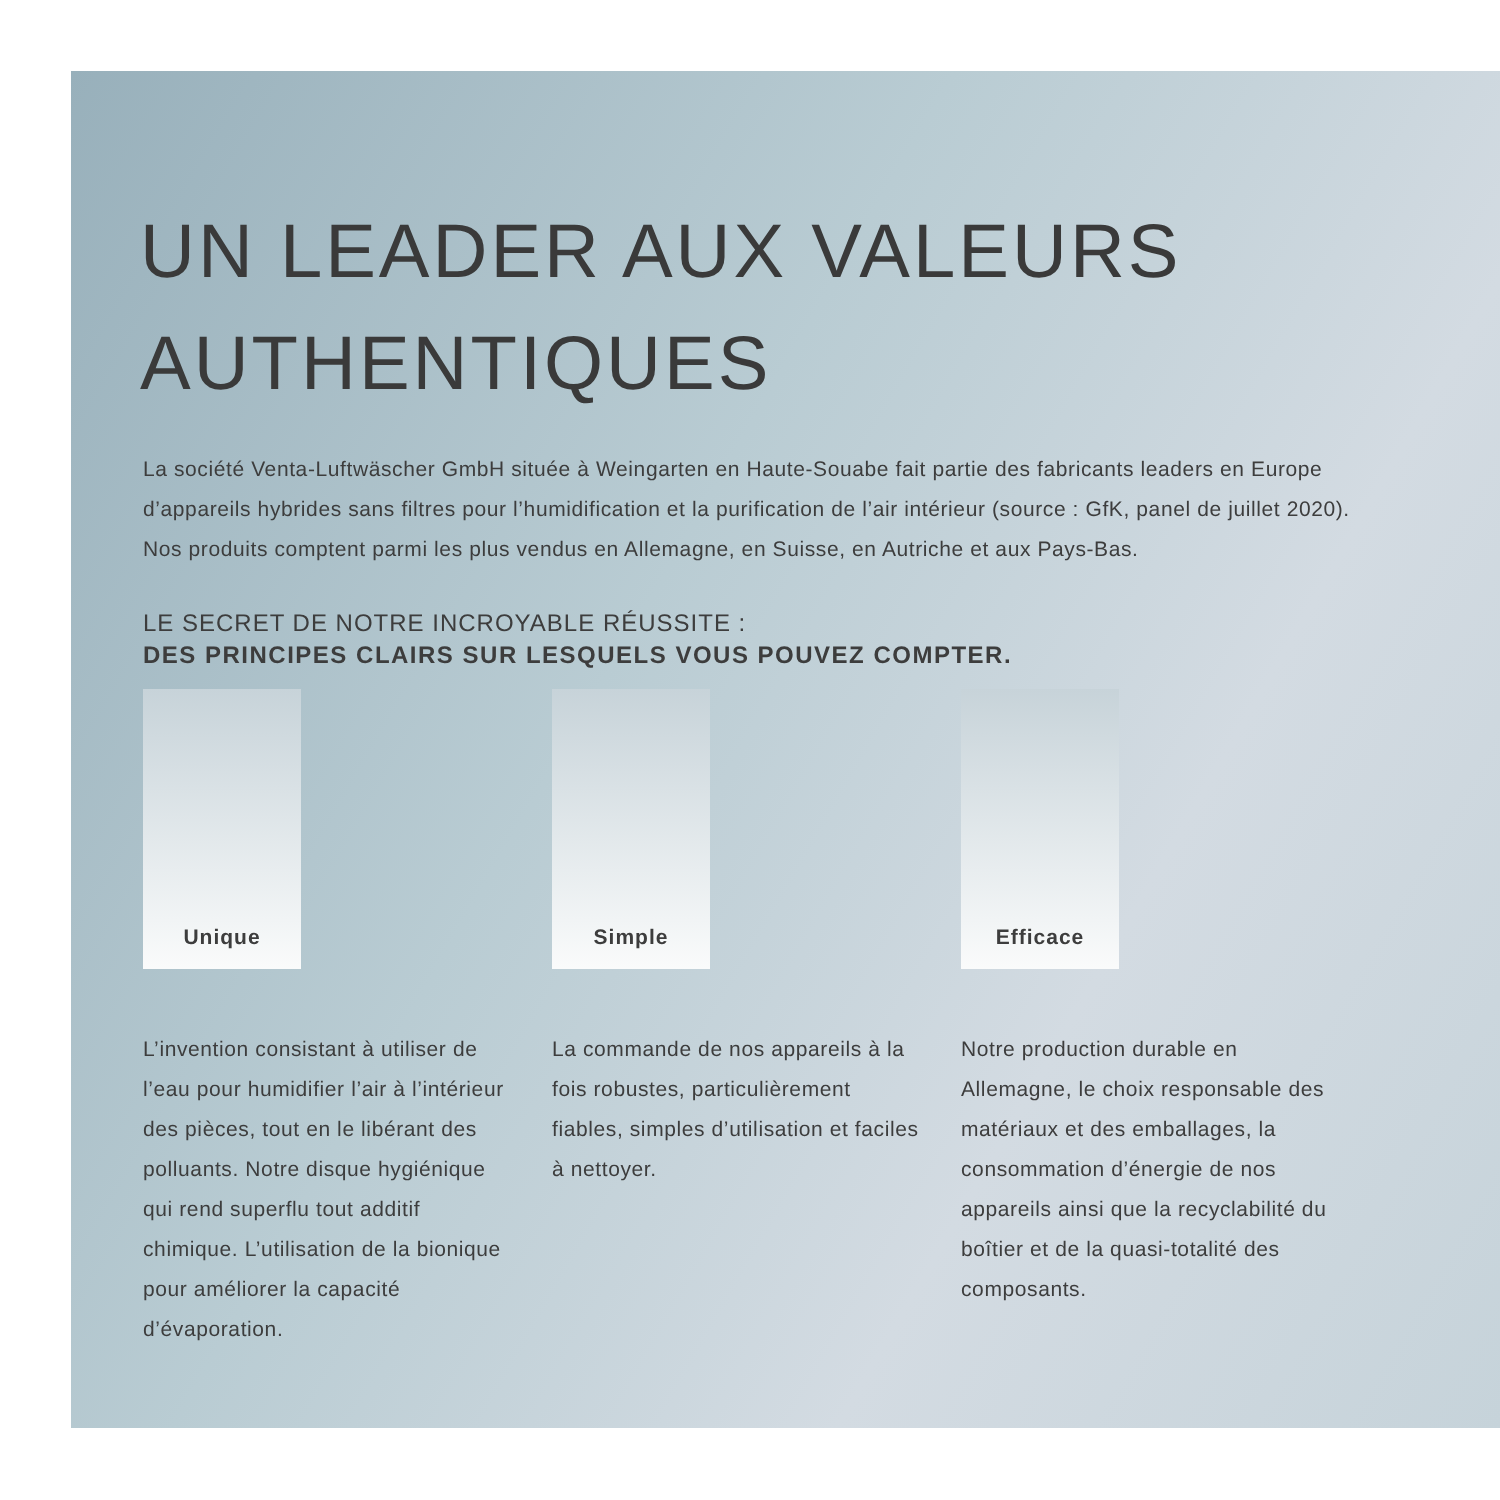UN LEADER AUX VALEURS AUTHENTIQUES
La société Venta-Luftwäscher GmbH située à Weingarten en Haute-Souabe fait partie des fabricants leaders en Europe d’appareils hybrides sans filtres pour l’humidification et la purification de l’air intérieur (source : GfK, panel de juillet 2020). Nos produits comptent parmi les plus vendus en Allemagne, en Suisse, en Autriche et aux Pays-Bas.
LE SECRET DE NOTRE INCROYABLE RÉUSSITE :
DES PRINCIPES CLAIRS SUR LESQUELS VOUS POUVEZ COMPTER.
Unique
L’invention consistant à utiliser de l’eau pour humidifier l’air à l’intérieur des pièces, tout en le libérant des polluants. Notre disque hygiénique qui rend superflu tout additif chimique. L’utilisation de la bionique pour améliorer la capacité d’évaporation.
Simple
La commande de nos appareils à la fois robustes, particulièrement fiables, simples d’utilisation et faciles à nettoyer.
Efficace
Notre production durable en Allemagne, le choix responsable des matériaux et des emballages, la consommation d’énergie de nos appareils ainsi que la recyclabilité du boîtier et de la quasi-totalité des composants.